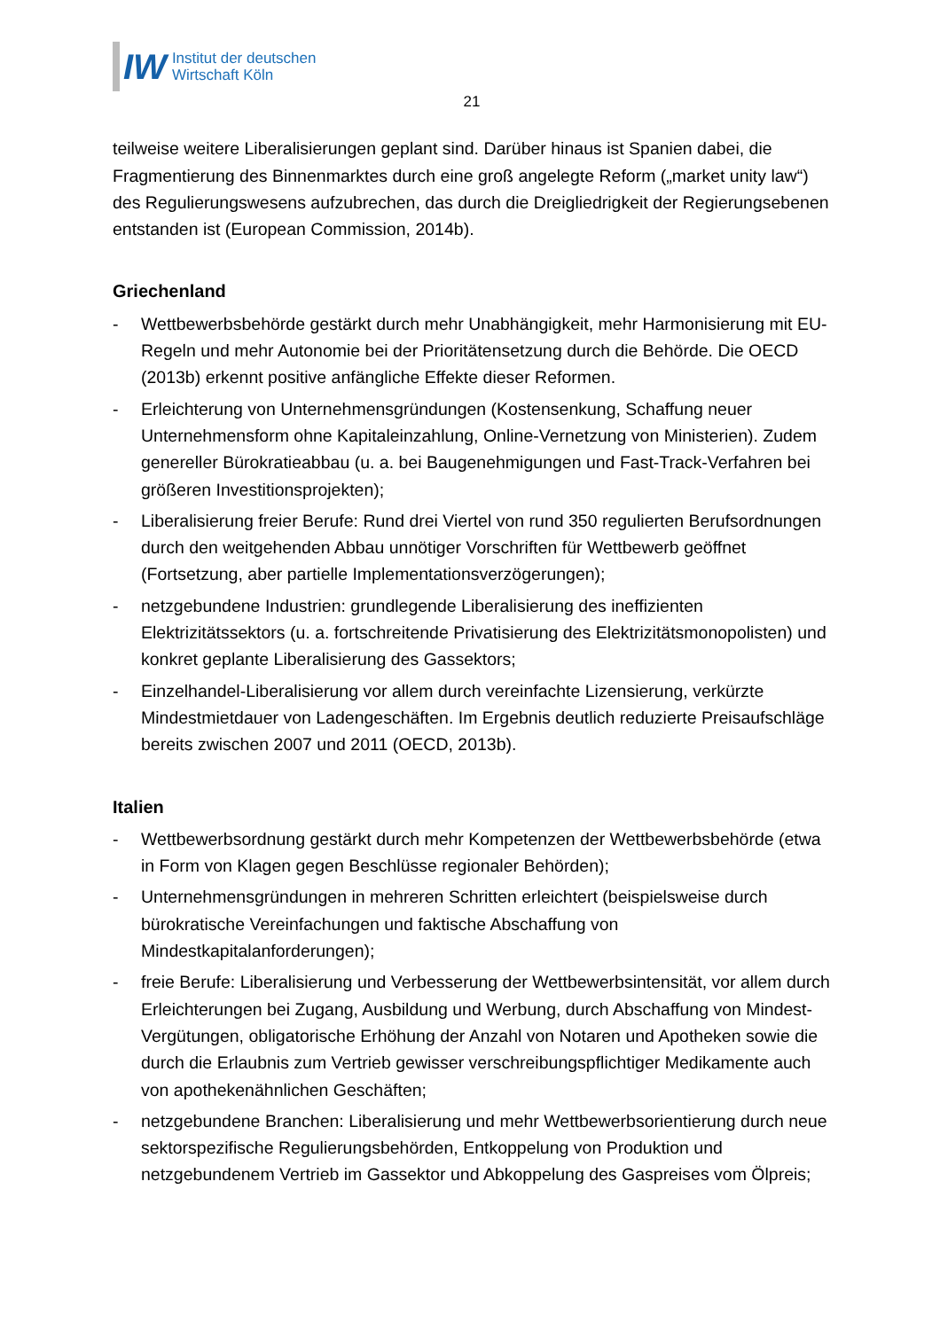IW
Institut der deutschen
Wirtschaft Köln
21
teilweise weitere Liberalisierungen geplant sind. Darüber hinaus ist Spanien dabei, die Fragmentierung des Binnenmarktes durch eine groß angelegte Reform („market unity law“) des Regulierungswesens aufzubrechen, das durch die Dreigliedrigkeit der Regierungsebenen entstanden ist (European Commission, 2014b).
Griechenland
- Wettbewerbsbehörde gestärkt durch mehr Unabhängigkeit, mehr Harmonisierung mit EU-Regeln und mehr Autonomie bei der Prioritätensetzung durch die Behörde. Die OECD (2013b) erkennt positive anfängliche Effekte dieser Reformen.
- Erleichterung von Unternehmensgründungen (Kostensenkung, Schaffung neuer Unternehmensform ohne Kapitaleinzahlung, Online-Vernetzung von Ministerien). Zudem genereller Bürokratieabbau (u. a. bei Baugenehmigungen und Fast-Track-Verfahren bei größeren Investitionsprojekten);
- Liberalisierung freier Berufe: Rund drei Viertel von rund 350 regulierten Berufsordnungen durch den weitgehenden Abbau unnötiger Vorschriften für Wettbewerb geöffnet (Fortsetzung, aber partielle Implementationsverzögerungen);
- netzgebundene Industrien: grundlegende Liberalisierung des ineffizienten Elektrizitätssektors (u. a. fortschreitende Privatisierung des Elektrizitätsmonopolisten) und konkret geplante Liberalisierung des Gassektors;
- Einzelhandel-Liberalisierung vor allem durch vereinfachte Lizensierung, verkürzte Mindestmietdauer von Ladengeschäften. Im Ergebnis deutlich reduzierte Preisaufschläge bereits zwischen 2007 und 2011 (OECD, 2013b).
Italien
- Wettbewerbsordnung gestärkt durch mehr Kompetenzen der Wettbewerbsbehörde (etwa in Form von Klagen gegen Beschlüsse regionaler Behörden);
- Unternehmensgründungen in mehreren Schritten erleichtert (beispielsweise durch bürokratische Vereinfachungen und faktische Abschaffung von Mindestkapitalanforderungen);
- freie Berufe: Liberalisierung und Verbesserung der Wettbewerbsintensität, vor allem durch Erleichterungen bei Zugang, Ausbildung und Werbung, durch Abschaffung von Mindest-Vergütungen, obligatorische Erhöhung der Anzahl von Notaren und Apotheken sowie die durch die Erlaubnis zum Vertrieb gewisser verschreibungspflichtiger Medikamente auch von apothekenähnlichen Geschäften;
- netzgebundene Branchen: Liberalisierung und mehr Wettbewerbsorientierung durch neue sektorspezifische Regulierungsbehörden, Entkoppelung von Produktion und netzgebundenem Vertrieb im Gassektor und Abkoppelung des Gaspreises vom Ölpreis;